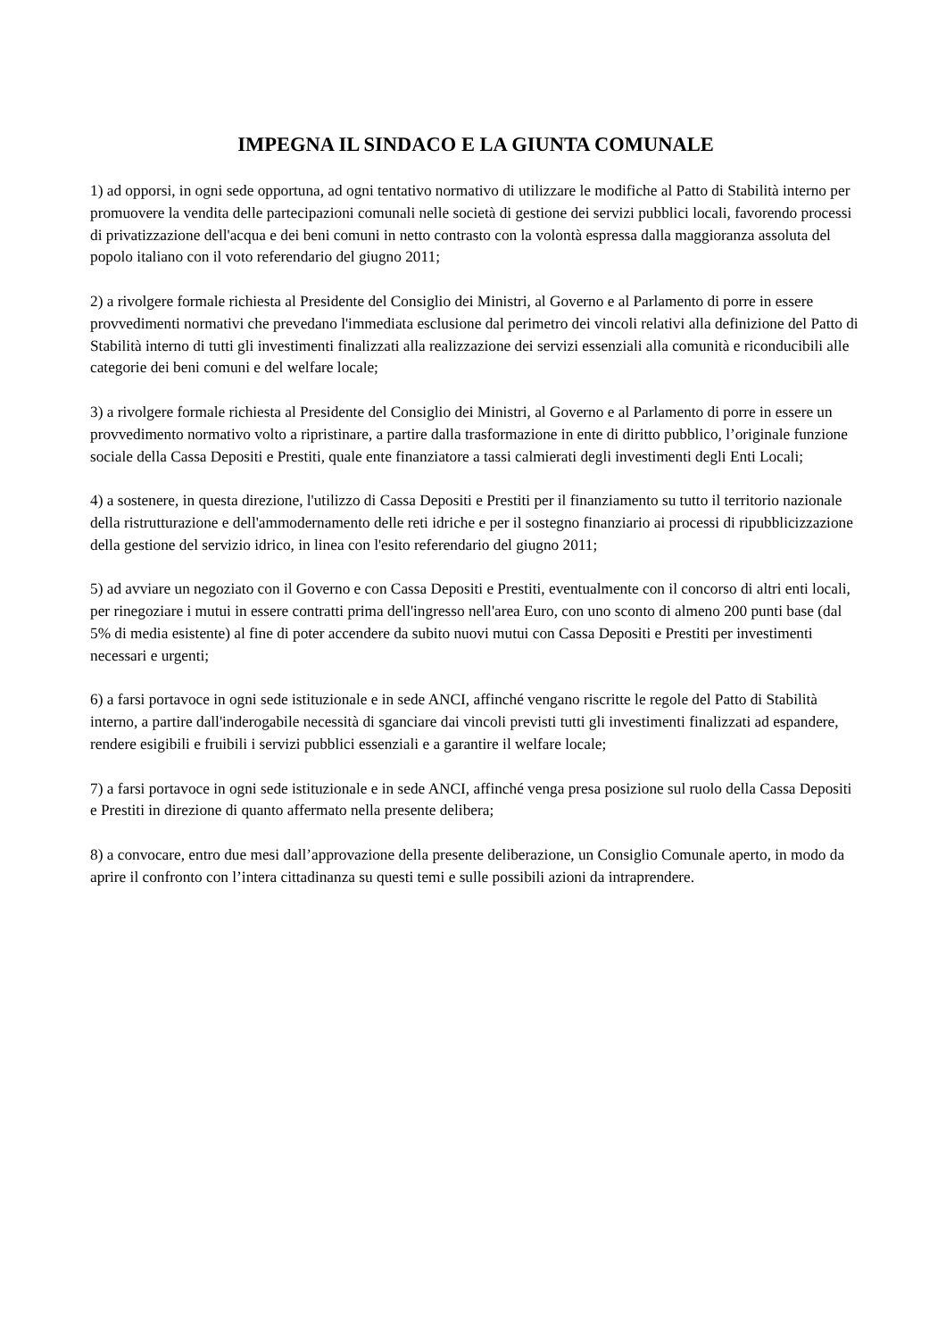IMPEGNA IL SINDACO E LA GIUNTA COMUNALE
1) ad opporsi, in ogni sede opportuna, ad ogni tentativo normativo di utilizzare le modifiche al Patto di Stabilità interno per promuovere la vendita delle partecipazioni comunali nelle società di gestione dei servizi pubblici locali, favorendo processi di privatizzazione dell'acqua e dei beni comuni in netto contrasto con la volontà espressa dalla maggioranza assoluta del popolo italiano con il voto referendario del giugno 2011;
2) a rivolgere formale richiesta al Presidente del Consiglio dei Ministri, al Governo e al Parlamento di porre in essere provvedimenti normativi che prevedano l'immediata esclusione dal perimetro dei vincoli relativi alla definizione del Patto di Stabilità interno di tutti gli investimenti finalizzati alla realizzazione dei servizi essenziali alla comunità e riconducibili alle categorie dei beni comuni e del welfare locale;
3) a rivolgere formale richiesta al Presidente del Consiglio dei Ministri, al Governo e al Parlamento di porre in essere un provvedimento normativo volto a ripristinare, a partire dalla trasformazione in ente di diritto pubblico, l’originale funzione sociale della Cassa Depositi e Prestiti, quale ente finanziatore a tassi calmierati degli investimenti degli Enti Locali;
4) a sostenere, in questa direzione, l'utilizzo di Cassa Depositi e Prestiti per il finanziamento su tutto il territorio nazionale della ristrutturazione e dell'ammodernamento delle reti idriche e per il sostegno finanziario ai processi di ripubblicizzazione della gestione del servizio idrico, in linea con l'esito referendario del giugno 2011;
5) ad avviare un negoziato con il Governo e con Cassa Depositi e Prestiti, eventualmente con il concorso di altri enti locali, per rinegoziare i mutui in essere contratti prima dell'ingresso nell'area Euro, con uno sconto di almeno 200 punti base (dal 5% di media esistente) al fine di poter accendere da subito nuovi mutui con Cassa Depositi e Prestiti per investimenti necessari e urgenti;
6) a farsi portavoce in ogni sede istituzionale e in sede ANCI, affinché vengano riscritte le regole del Patto di Stabilità interno, a partire dall'inderogabile necessità di sganciare dai vincoli previsti tutti gli investimenti finalizzati ad espandere, rendere esigibili e fruibili i servizi pubblici essenziali e a garantire il welfare locale;
7) a farsi portavoce in ogni sede istituzionale e in sede ANCI, affinché venga presa posizione sul ruolo della Cassa Depositi e Prestiti in direzione di quanto affermato nella presente delibera;
8) a convocare, entro due mesi dall’approvazione della presente deliberazione, un Consiglio Comunale aperto, in modo da aprire il confronto con l’intera cittadinanza su questi temi e sulle possibili azioni da intraprendere.